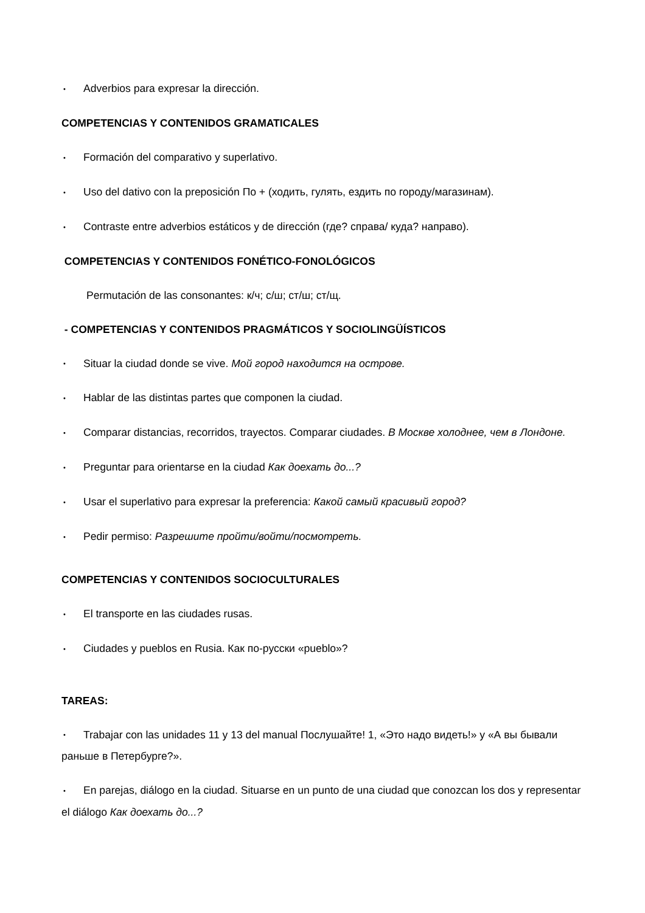• Adverbios para expresar la dirección.
COMPETENCIAS Y CONTENIDOS GRAMATICALES
• Formación del comparativo y superlativo.
• Uso del dativo con la preposición По + (ходить, гулять, ездить по городу/магазинам).
• Contraste entre adverbios estáticos y de dirección (где? справа/ куда? направо).
COMPETENCIAS Y CONTENIDOS FONÉTICO-FONOLÓGICOS
Permutación de las consonantes: к/ч; с/ш; ст/ш; ст/щ.
- COMPETENCIAS Y CONTENIDOS PRAGMÁTICOS Y SOCIOLINGÜÍSTICOS
• Situar la ciudad donde se vive. Мой город находится на острове.
• Hablar de las distintas partes que componen la ciudad.
• Comparar distancias, recorridos, trayectos. Comparar ciudades. В Москве холоднее, чем в Лондоне.
• Preguntar para orientarse en la ciudad Как доехать до...?
• Usar el superlativo para expresar la preferencia: Какой самый красивый город?
• Pedir permiso: Разрешите пройти/войти/посмотреть.
COMPETENCIAS Y CONTENIDOS SOCIOCULTURALES
• El transporte en las ciudades rusas.
• Ciudades y pueblos en Rusia. Как по-русски «pueblo»?
TAREAS:
• Trabajar con las unidades 11 y 13 del manual Послушайте! 1, «Это надо видеть!» y «А вы бывали раньше в Петербурге?».
• En parejas, diálogo en la ciudad. Situarse en un punto de una ciudad que conozcan los dos y representar el diálogo Как доехать до...?